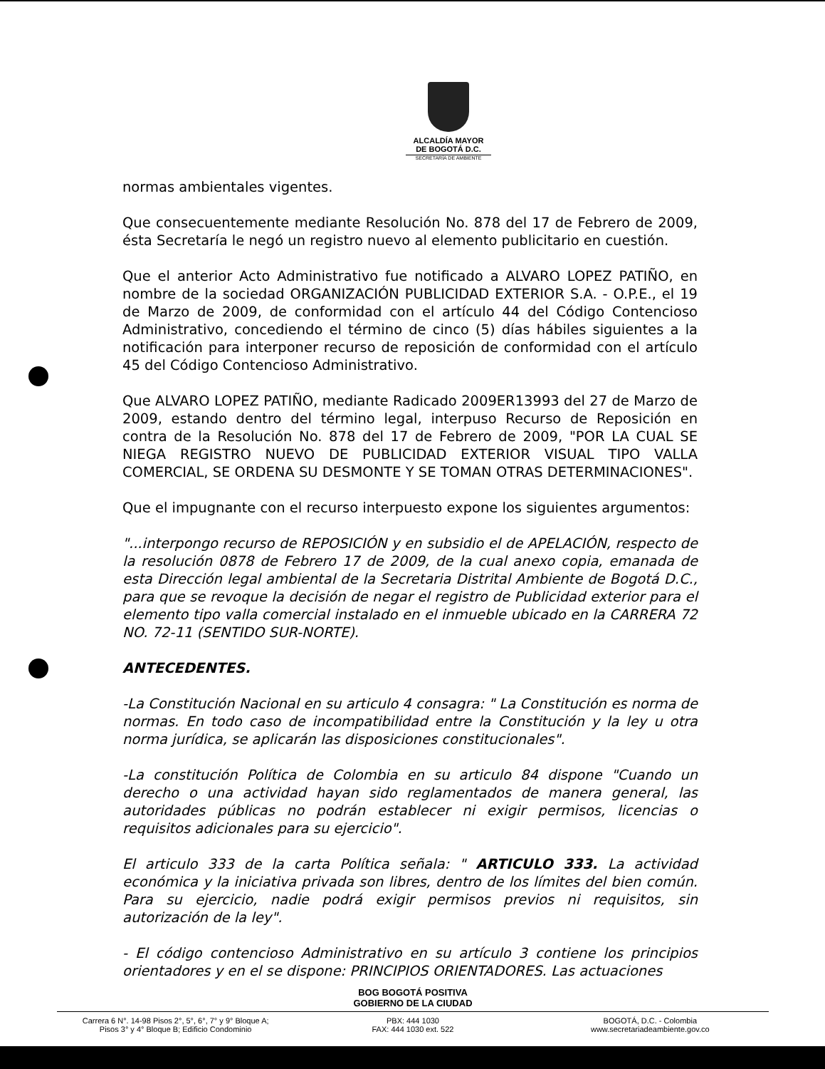ALCALDÍA MAYOR
DE BOGOTÁ D.C.
SECRETARÍA DE AMBIENTE
normas ambientales vigentes.
Que consecuentemente mediante Resolución No. 878 del 17 de Febrero de 2009, ésta Secretaría le negó un registro nuevo al elemento publicitario en cuestión.
Que el anterior Acto Administrativo fue notificado a ALVARO LOPEZ PATIÑO, en nombre de la sociedad ORGANIZACIÓN PUBLICIDAD EXTERIOR S.A. - O.P.E., el 19 de Marzo de 2009, de conformidad con el artículo 44 del Código Contencioso Administrativo, concediendo el término de cinco (5) días hábiles siguientes a la notificación para interponer recurso de reposición de conformidad con el artículo 45 del Código Contencioso Administrativo.
Que ALVARO LOPEZ PATIÑO, mediante Radicado 2009ER13993 del 27 de Marzo de 2009, estando dentro del término legal, interpuso Recurso de Reposición en contra de la Resolución No. 878 del 17 de Febrero de 2009, "POR LA CUAL SE NIEGA REGISTRO NUEVO DE PUBLICIDAD EXTERIOR VISUAL TIPO VALLA COMERCIAL, SE ORDENA SU DESMONTE Y SE TOMAN OTRAS DETERMINACIONES".
Que el impugnante con el recurso interpuesto expone los siguientes argumentos:
"...interpongo recurso de REPOSICIÓN y en subsidio el de APELACIÓN, respecto de la resolución 0878 de Febrero 17 de 2009, de la cual anexo copia, emanada de esta Dirección legal ambiental de la Secretaria Distrital Ambiente de Bogotá D.C., para que se revoque la decisión de negar el registro de Publicidad exterior para el elemento tipo valla comercial instalado en el inmueble ubicado en la CARRERA 72 NO. 72-11 (SENTIDO SUR-NORTE).
ANTECEDENTES.
-La Constitución Nacional en su articulo 4 consagra: " La Constitución es norma de normas. En todo caso de incompatibilidad entre la Constitución y la ley u otra norma jurídica, se aplicarán las disposiciones constitucionales".
-La constitución Política de Colombia en su articulo 84 dispone "Cuando un derecho o una actividad hayan sido reglamentados de manera general, las autoridades públicas no podrán establecer ni exigir permisos, licencias o requisitos adicionales para su ejercicio".
El articulo 333 de la carta Política señala: " ARTICULO 333. La actividad económica y la iniciativa privada son libres, dentro de los límites del bien común. Para su ejercicio, nadie podrá exigir permisos previos ni requisitos, sin autorización de la ley".
- El código contencioso Administrativo en su artículo 3 contiene los principios orientadores y en el se dispone: PRINCIPIOS ORIENTADORES. Las actuaciones
BOG BOGOTÁ POSITIVA
GOBIERNO DE LA CIUDAD
Carrera 6 N°. 14-98 Pisos 2°, 5°, 6°, 7° y 9° Bloque A;
Pisos 3° y 4° Bloque B; Edificio Condominio
PBX: 444 1030
FAX: 444 1030 ext. 522
BOGOTÁ, D.C. - Colombia
www.secretariadeambiente.gov.co